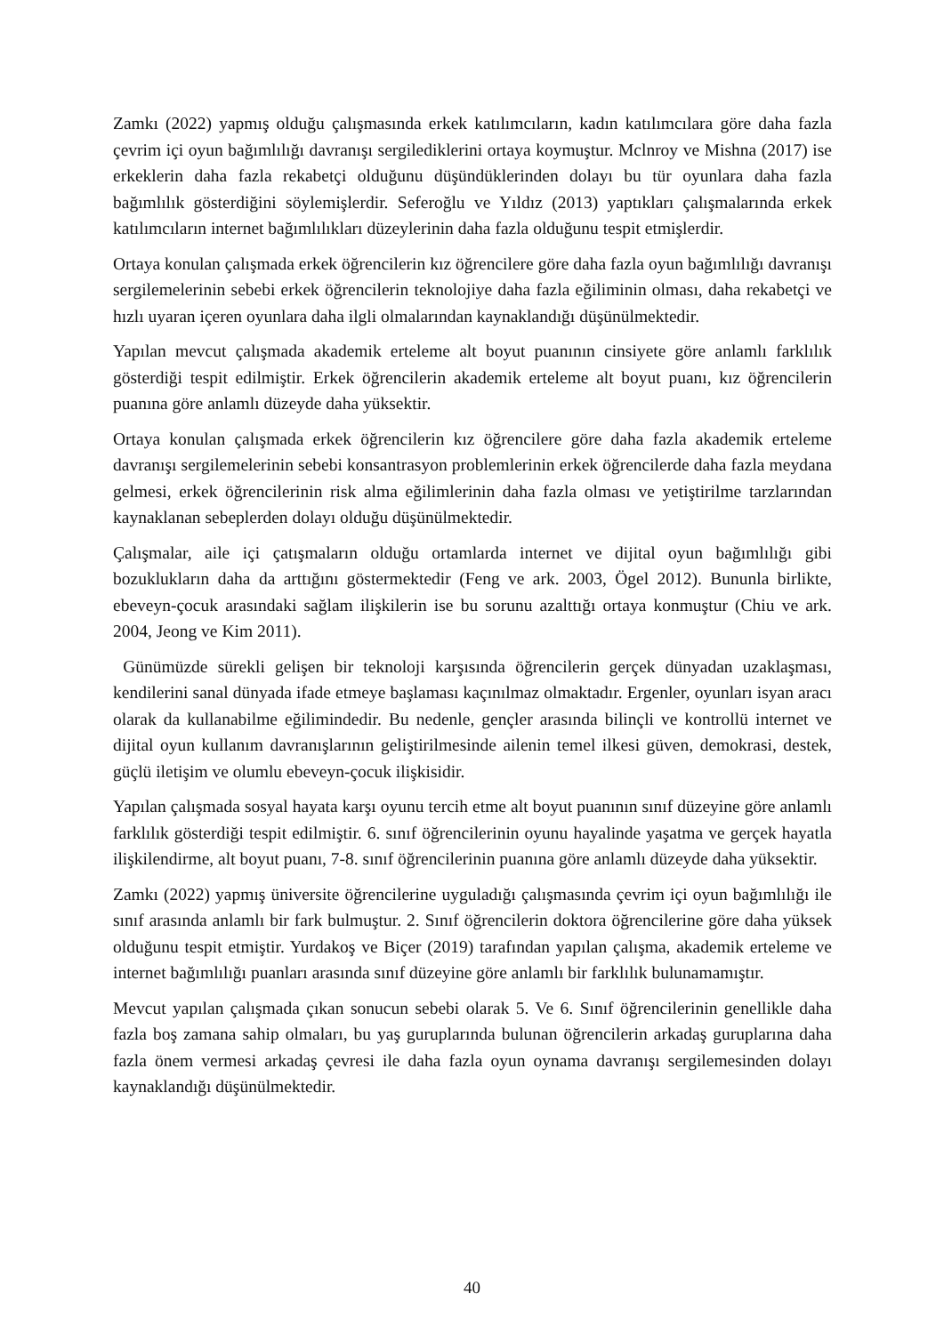Zamkı (2022) yapmış olduğu çalışmasında erkek katılımcıların, kadın katılımcılara göre daha fazla çevrim içi oyun bağımlılığı davranışı sergilediklerini ortaya koymuştur. Mclnroy ve Mishna (2017) ise erkeklerin daha fazla rekabetçi olduğunu düşündüklerinden dolayı bu tür oyunlara daha fazla bağımlılık gösterdiğini söylemişlerdir. Seferoğlu ve Yıldız (2013) yaptıkları çalışmalarında erkek katılımcıların internet bağımlılıkları düzeylerinin daha fazla olduğunu tespit etmişlerdir.
Ortaya konulan çalışmada erkek öğrencilerin kız öğrencilere göre daha fazla oyun bağımlılığı davranışı sergilemelerinin sebebi erkek öğrencilerin teknolojiye daha fazla eğiliminin olması, daha rekabetçi ve hızlı uyaran içeren oyunlara daha ilgli olmalarından kaynaklandığı düşünülmektedir.
Yapılan mevcut çalışmada akademik erteleme alt boyut puanının cinsiyete göre anlamlı farklılık gösterdiği tespit edilmiştir. Erkek öğrencilerin akademik erteleme alt boyut puanı, kız öğrencilerin puanına göre anlamlı düzeyde daha yüksektir.
Ortaya konulan çalışmada erkek öğrencilerin kız öğrencilere göre daha fazla akademik erteleme davranışı sergilemelerinin sebebi konsantrasyon problemlerinin erkek öğrencilerde daha fazla meydana gelmesi, erkek öğrencilerinin risk alma eğilimlerinin daha fazla olması ve yetiştirilme tarzlarından kaynaklanan sebeplerden dolayı olduğu düşünülmektedir.
Çalışmalar, aile içi çatışmaların olduğu ortamlarda internet ve dijital oyun bağımlılığı gibi bozuklukların daha da arttığını göstermektedir (Feng ve ark. 2003, Ögel 2012). Bununla birlikte, ebeveyn-çocuk arasındaki sağlam ilişkilerin ise bu sorunu azalttığı ortaya konmuştur (Chiu ve ark. 2004, Jeong ve Kim 2011).
Günümüzde sürekli gelişen bir teknoloji karşısında öğrencilerin gerçek dünyadan uzaklaşması, kendilerini sanal dünyada ifade etmeye başlaması kaçınılmaz olmaktadır. Ergenler, oyunları isyan aracı olarak da kullanabilme eğilimindedir. Bu nedenle, gençler arasında bilinçli ve kontrollü internet ve dijital oyun kullanım davranışlarının geliştirilmesinde ailenin temel ilkesi güven, demokrasi, destek, güçlü iletişim ve olumlu ebeveyn-çocuk ilişkisidir.
Yapılan çalışmada sosyal hayata karşı oyunu tercih etme alt boyut puanının sınıf düzeyine göre anlamlı farklılık gösterdiği tespit edilmiştir. 6. sınıf öğrencilerinin oyunu hayalinde yaşatma ve gerçek hayatla ilişkilendirme, alt boyut puanı, 7-8. sınıf öğrencilerinin puanına göre anlamlı düzeyde daha yüksektir.
Zamkı (2022) yapmış üniversite öğrencilerine uyguladığı çalışmasında çevrim içi oyun bağımlılığı ile sınıf arasında anlamlı bir fark bulmuştur. 2. Sınıf öğrencilerin doktora öğrencilerine göre daha yüksek olduğunu tespit etmiştir. Yurdakoş ve Biçer (2019) tarafından yapılan çalışma, akademik erteleme ve internet bağımlılığı puanları arasında sınıf düzeyine göre anlamlı bir farklılık bulunamamıştır.
Mevcut yapılan çalışmada çıkan sonucun sebebi olarak 5. Ve 6. Sınıf öğrencilerinin genellikle daha fazla boş zamana sahip olmaları, bu yaş guruplarında bulunan öğrencilerin arkadaş guruplarına daha fazla önem vermesi arkadaş çevresi ile daha fazla oyun oynama davranışı sergilemesinden dolayı kaynaklandığı düşünülmektedir.
40